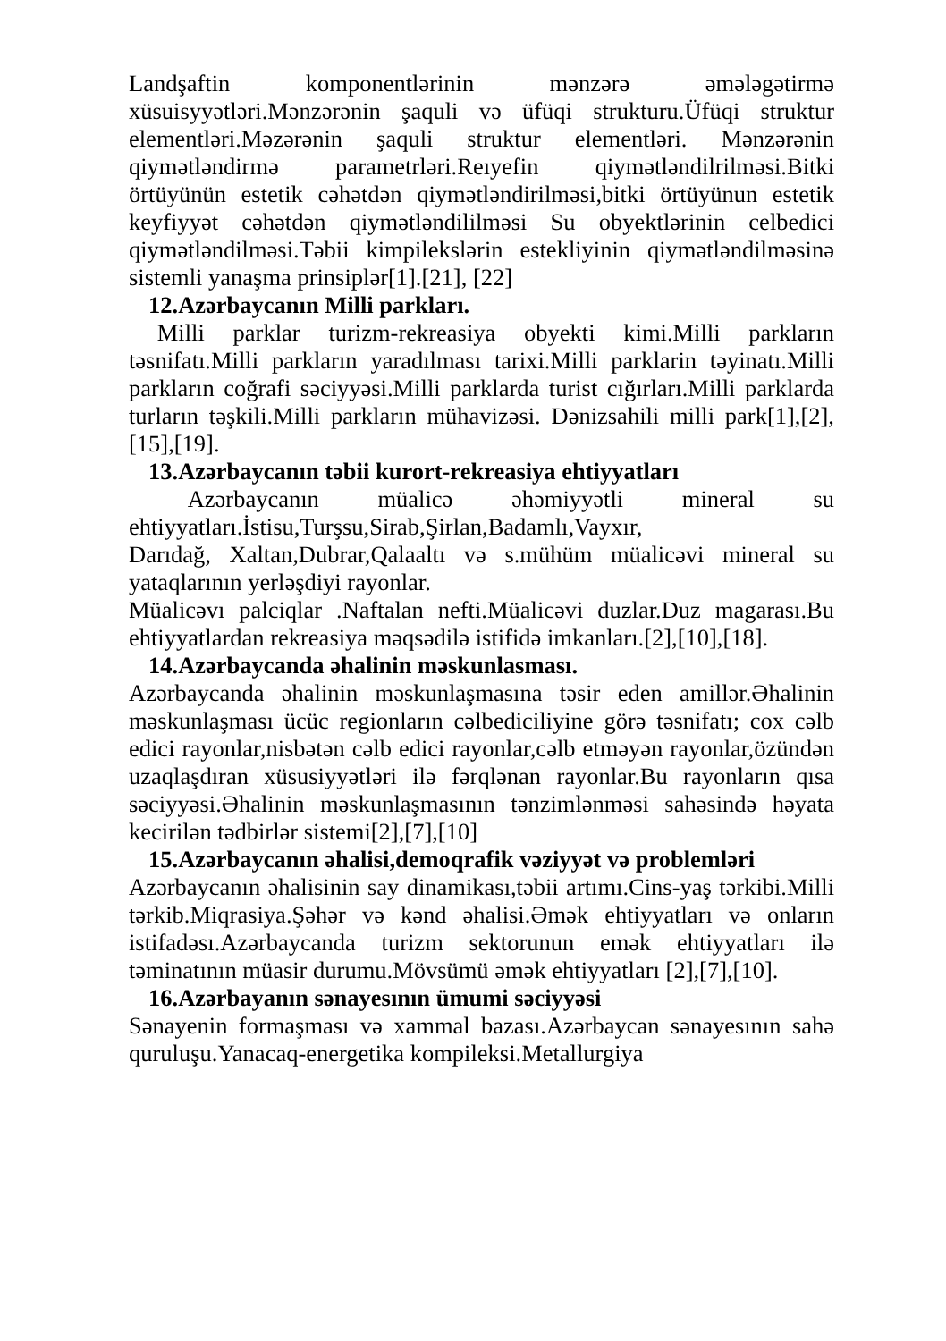Landşaftin komponentlərinin mənzərə əmələgətirmə xüsuisyyətləri.Mənzərənin şaquli və üfüqi strukturu.Üfüqi struktur elementləri.Məzərənin şaquli struktur elementləri. Mənzərənin qiymətləndirmə parametrləri.Reıyefin qiymətləndilrilməsi.Bitki örtüyünün estetik cəhətdən qiymətləndirilməsi,bitki örtüyünun estetik keyfiyyət cəhətdən qiymətləndililməsi Su obyektlərinin celbedici qiymətləndilməsi.Təbii kimpilekslərin estekliyinin qiymətləndilməsinə sistemli yanaşma prinsiplər[1].[21], [22]
12.Azərbaycanın Milli parkları.
Milli parklar turizm-rekreasiya obyekti kimi.Milli parkların təsnifatı.Milli parkların yaradılması tarixi.Milli parklarin təyinatı.Milli parkların coğrafi səciyyəsi.Milli parklarda turist cığırları.Milli parklarda turların təşkili.Milli parkların mühavizəsi. Dənizsahili milli park[1],[2],[15],[19].
13.Azərbaycanın təbii kurort-rekreasiya ehtiyyatları
Azərbaycanın müalicə əhəmiyyətli mineral su ehtiyyatları.İstisu,Turşsu,Sirab,Şirlan,Badamlı,Vayxır,
Darıdağ, Xaltan,Dubrar,Qalaaltı və s.mühüm müalicəvi mineral su yataqlarının yerləşdiyi rayonlar.
Müalicəvı palciqlar .Naftalan nefti.Müalicəvi duzlar.Duz magarası.Bu ehtiyyatlardan rekreasiya məqsədilə istifidə imkanları.[2],[10],[18].
14.Azərbaycanda əhalinin məskunlasması.
Azərbaycanda əhalinin məskunlaşmasına təsir eden amillər.Əhalinin məskunlaşması ücüc regionların cəlbediciliyine görə təsnifatı; cox cəlb edici rayonlar,nisbətən cəlb edici rayonlar,cəlb etməyən rayonlar,özündən uzaqlaşdıran xüsusiyyətləri ilə fərqlənan rayonlar.Bu rayonların qısa səciyyəsi.Əhalinin məskunlaşmasının tənzimlənməsi sahəsində həyata kecirilən tədbirlər sistemi[2],[7],[10]
15.Azərbaycanın əhalisi,demoqrafik vəziyyət və problemləri
Azərbaycanın əhalisinin say dinamikası,təbii artımı.Cins-yaş tərkibi.Milli tərkib.Miqrasiya.Şəhər və kənd əhalisi.Əmək ehtiyyatları və onların istifadəsı.Azərbaycanda turizm sektorunun emək ehtiyyatları ilə təminatının müasir durumu.Mövsümü əmək ehtiyyatları [2],[7],[10].
16.Azərbayanın sənayesının ümumi səciyyəsi
Sənayenin formaşması və xammal bazası.Azərbaycan sənayesının sahə quruluşu.Yanacaq-energetika kompileksi.Metallurgiya